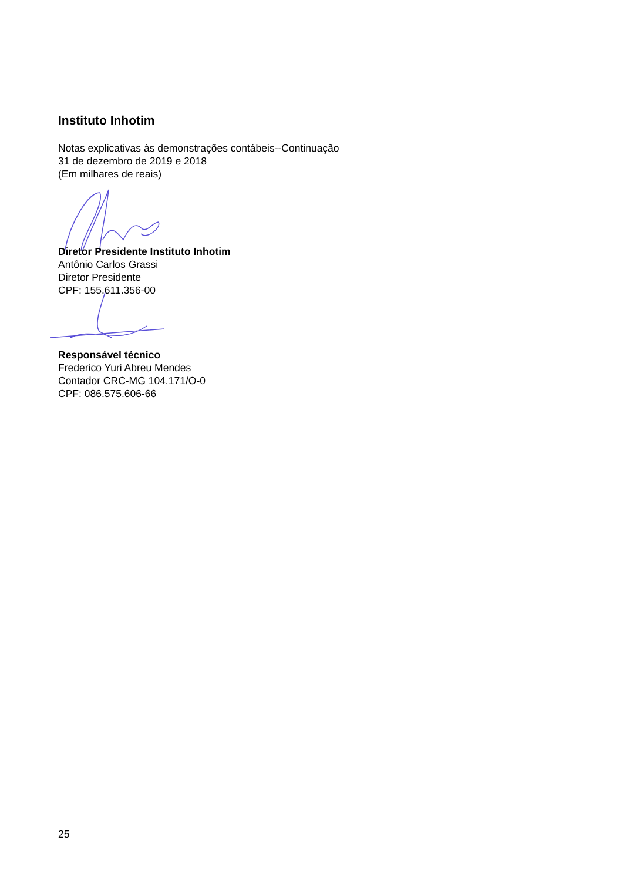Instituto Inhotim
Notas explicativas às demonstrações contábeis--Continuação
31 de dezembro de 2019 e 2018
(Em milhares de reais)
Diretor Presidente Instituto Inhotim
Antônio Carlos Grassi
Diretor Presidente
CPF: 155.611.356-00
Responsável técnico
Frederico Yuri Abreu Mendes
Contador CRC-MG 104.171/O-0
CPF: 086.575.606-66
25